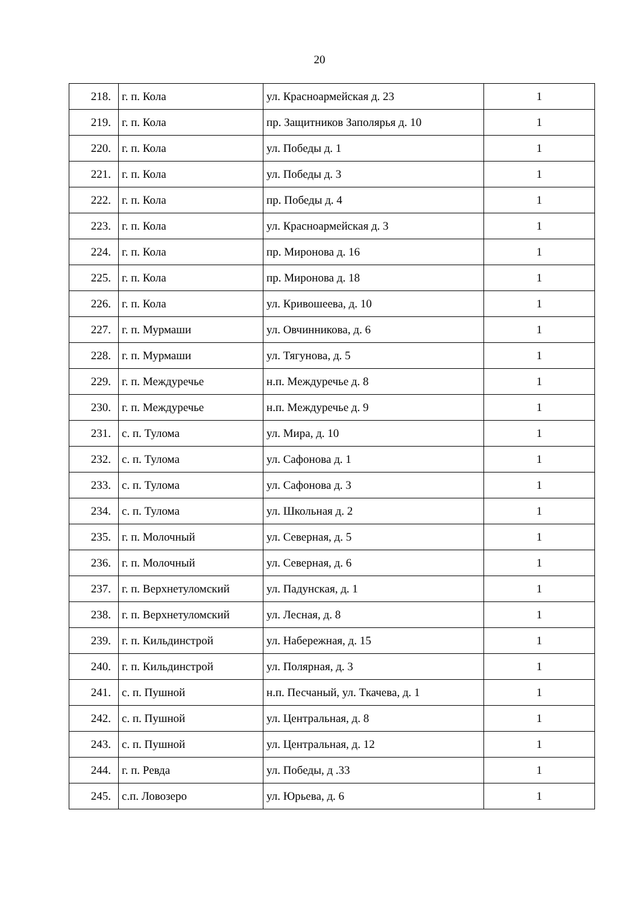20
| 218. | г. п. Кола | ул. Красноармейская д. 23 | 1 |
| 219. | г. п. Кола | пр. Защитников Заполярья д. 10 | 1 |
| 220. | г. п. Кола | ул. Победы д. 1 | 1 |
| 221. | г. п. Кола | ул. Победы д. 3 | 1 |
| 222. | г. п. Кола | пр. Победы д. 4 | 1 |
| 223. | г. п. Кола | ул. Красноармейская д. 3 | 1 |
| 224. | г. п. Кола | пр. Миронова д. 16 | 1 |
| 225. | г. п. Кола | пр. Миронова д. 18 | 1 |
| 226. | г. п. Кола | ул. Кривошеева, д. 10 | 1 |
| 227. | г. п. Мурмаши | ул. Овчинникова, д. 6 | 1 |
| 228. | г. п. Мурмаши | ул. Тягунова, д. 5 | 1 |
| 229. | г. п. Междуречье | н.п. Междуречье д. 8 | 1 |
| 230. | г. п. Междуречье | н.п. Междуречье д. 9 | 1 |
| 231. | с. п. Тулома | ул. Мира, д. 10 | 1 |
| 232. | с. п. Тулома | ул. Сафонова д. 1 | 1 |
| 233. | с. п. Тулома | ул. Сафонова д. 3 | 1 |
| 234. | с. п. Тулома | ул. Школьная д. 2 | 1 |
| 235. | г. п. Молочный | ул. Северная, д. 5 | 1 |
| 236. | г. п. Молочный | ул. Северная, д. 6 | 1 |
| 237. | г. п. Верхнетуломский | ул. Падунская, д. 1 | 1 |
| 238. | г. п. Верхнетуломский | ул. Лесная, д. 8 | 1 |
| 239. | г. п. Кильдинстрой | ул. Набережная, д. 15 | 1 |
| 240. | г. п. Кильдинстрой | ул. Полярная, д. 3 | 1 |
| 241. | с. п. Пушной | н.п. Песчаный, ул. Ткачева, д. 1 | 1 |
| 242. | с. п. Пушной | ул. Центральная, д. 8 | 1 |
| 243. | с. п. Пушной | ул. Центральная, д. 12 | 1 |
| 244. | г. п. Ревда | ул. Победы, д .33 | 1 |
| 245. | с.п. Ловозеро | ул. Юрьева, д. 6 | 1 |